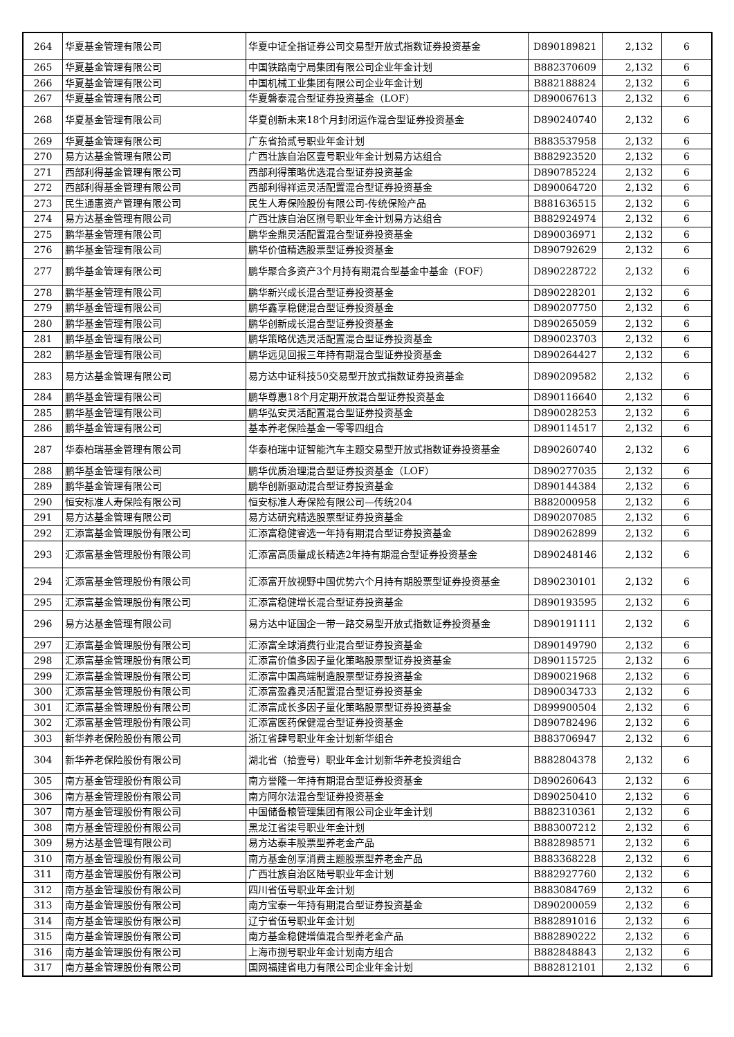| 264 | 华夏基金管理有限公司 | 华夏中证全指证券公司交易型开放式指数证券投资基金 | D890189821 | 2,132 | 6 |
| 265 | 华夏基金管理有限公司 | 中国铁路南宁局集团有限公司企业年金计划 | B882370609 | 2,132 | 6 |
| 266 | 华夏基金管理有限公司 | 中国机械工业集团有限公司企业年金计划 | B882188824 | 2,132 | 6 |
| 267 | 华夏基金管理有限公司 | 华夏磐泰混合型证券投资基金（LOF） | D890067613 | 2,132 | 6 |
| 268 | 华夏基金管理有限公司 | 华夏创新未来18个月封闭运作混合型证券投资基金 | D890240740 | 2,132 | 6 |
| 269 | 华夏基金管理有限公司 | 广东省拾贰号职业年金计划 | B883537958 | 2,132 | 6 |
| 270 | 易方达基金管理有限公司 | 广西壮族自治区壹号职业年金计划易方达组合 | B882923520 | 2,132 | 6 |
| 271 | 西部利得基金管理有限公司 | 西部利得策略优选混合型证券投资基金 | D890785224 | 2,132 | 6 |
| 272 | 西部利得基金管理有限公司 | 西部利得祥运灵活配置混合型证券投资基金 | D890064720 | 2,132 | 6 |
| 273 | 民生通惠资产管理有限公司 | 民生人寿保险股份有限公司-传统保险产品 | B881636515 | 2,132 | 6 |
| 274 | 易方达基金管理有限公司 | 广西壮族自治区捌号职业年金计划易方达组合 | B882924974 | 2,132 | 6 |
| 275 | 鹏华基金管理有限公司 | 鹏华金鼎灵活配置混合型证券投资基金 | D890036971 | 2,132 | 6 |
| 276 | 鹏华基金管理有限公司 | 鹏华价值精选股票型证券投资基金 | D890792629 | 2,132 | 6 |
| 277 | 鹏华基金管理有限公司 | 鹏华聚合多资产3个月持有期混合型基金中基金（FOF） | D890228722 | 2,132 | 6 |
| 278 | 鹏华基金管理有限公司 | 鹏华新兴成长混合型证券投资基金 | D890228201 | 2,132 | 6 |
| 279 | 鹏华基金管理有限公司 | 鹏华鑫享稳健混合型证券投资基金 | D890207750 | 2,132 | 6 |
| 280 | 鹏华基金管理有限公司 | 鹏华创新成长混合型证券投资基金 | D890265059 | 2,132 | 6 |
| 281 | 鹏华基金管理有限公司 | 鹏华策略优选灵活配置混合型证券投资基金 | D890023703 | 2,132 | 6 |
| 282 | 鹏华基金管理有限公司 | 鹏华远见回报三年持有期混合型证券投资基金 | D890264427 | 2,132 | 6 |
| 283 | 易方达基金管理有限公司 | 易方达中证科技50交易型开放式指数证券投资基金 | D890209582 | 2,132 | 6 |
| 284 | 鹏华基金管理有限公司 | 鹏华尊惠18个月定期开放混合型证券投资基金 | D890116640 | 2,132 | 6 |
| 285 | 鹏华基金管理有限公司 | 鹏华弘安灵活配置混合型证券投资基金 | D890028253 | 2,132 | 6 |
| 286 | 鹏华基金管理有限公司 | 基本养老保险基金一零零四组合 | D890114517 | 2,132 | 6 |
| 287 | 华泰柏瑞基金管理有限公司 | 华泰柏瑞中证智能汽车主题交易型开放式指数证券投资基金 | D890260740 | 2,132 | 6 |
| 288 | 鹏华基金管理有限公司 | 鹏华优质治理混合型证券投资基金（LOF） | D890277035 | 2,132 | 6 |
| 289 | 鹏华基金管理有限公司 | 鹏华创新驱动混合型证券投资基金 | D890144384 | 2,132 | 6 |
| 290 | 恒安标准人寿保险有限公司 | 恒安标准人寿保险有限公司—传统204 | B882000958 | 2,132 | 6 |
| 291 | 易方达基金管理有限公司 | 易方达研究精选股票型证券投资基金 | D890207085 | 2,132 | 6 |
| 292 | 汇添富基金管理股份有限公司 | 汇添富稳健睿选一年持有期混合型证券投资基金 | D890262899 | 2,132 | 6 |
| 293 | 汇添富基金管理股份有限公司 | 汇添富高质量成长精选2年持有期混合型证券投资基金 | D890248146 | 2,132 | 6 |
| 294 | 汇添富基金管理股份有限公司 | 汇添富开放视野中国优势六个月持有期股票型证券投资基金 | D890230101 | 2,132 | 6 |
| 295 | 汇添富基金管理股份有限公司 | 汇添富稳健增长混合型证券投资基金 | D890193595 | 2,132 | 6 |
| 296 | 易方达基金管理有限公司 | 易方达中证国企一带一路交易型开放式指数证券投资基金 | D890191111 | 2,132 | 6 |
| 297 | 汇添富基金管理股份有限公司 | 汇添富全球消费行业混合型证券投资基金 | D890149790 | 2,132 | 6 |
| 298 | 汇添富基金管理股份有限公司 | 汇添富价值多因子量化策略股票型证券投资基金 | D890115725 | 2,132 | 6 |
| 299 | 汇添富基金管理股份有限公司 | 汇添富中国高端制造股票型证券投资基金 | D890021968 | 2,132 | 6 |
| 300 | 汇添富基金管理股份有限公司 | 汇添富盈鑫灵活配置混合型证券投资基金 | D890034733 | 2,132 | 6 |
| 301 | 汇添富基金管理股份有限公司 | 汇添富成长多因子量化策略股票型证券投资基金 | D899900504 | 2,132 | 6 |
| 302 | 汇添富基金管理股份有限公司 | 汇添富医药保健混合型证券投资基金 | D890782496 | 2,132 | 6 |
| 303 | 新华养老保险股份有限公司 | 浙江省肆号职业年金计划新华组合 | B883706947 | 2,132 | 6 |
| 304 | 新华养老保险股份有限公司 | 湖北省（拾壹号）职业年金计划新华养老投资组合 | B882804378 | 2,132 | 6 |
| 305 | 南方基金管理股份有限公司 | 南方誉隆一年持有期混合型证券投资基金 | D890260643 | 2,132 | 6 |
| 306 | 南方基金管理股份有限公司 | 南方阿尔法混合型证券投资基金 | D890250410 | 2,132 | 6 |
| 307 | 南方基金管理股份有限公司 | 中国储备粮管理集团有限公司企业年金计划 | B882310361 | 2,132 | 6 |
| 308 | 南方基金管理股份有限公司 | 黑龙江省柒号职业年金计划 | B883007212 | 2,132 | 6 |
| 309 | 易方达基金管理有限公司 | 易方达泰丰股票型养老金产品 | B882898571 | 2,132 | 6 |
| 310 | 南方基金管理股份有限公司 | 南方基金创享消费主题股票型养老金产品 | B883368228 | 2,132 | 6 |
| 311 | 南方基金管理股份有限公司 | 广西壮族自治区陆号职业年金计划 | B882927760 | 2,132 | 6 |
| 312 | 南方基金管理股份有限公司 | 四川省伍号职业年金计划 | B883084769 | 2,132 | 6 |
| 313 | 南方基金管理股份有限公司 | 南方宝泰一年持有期混合型证券投资基金 | D890200059 | 2,132 | 6 |
| 314 | 南方基金管理股份有限公司 | 辽宁省伍号职业年金计划 | B882891016 | 2,132 | 6 |
| 315 | 南方基金管理股份有限公司 | 南方基金稳健增值混合型养老金产品 | B882890222 | 2,132 | 6 |
| 316 | 南方基金管理股份有限公司 | 上海市捌号职业年金计划南方组合 | B882848843 | 2,132 | 6 |
| 317 | 南方基金管理股份有限公司 | 国网福建省电力有限公司企业年金计划 | B882812101 | 2,132 | 6 |